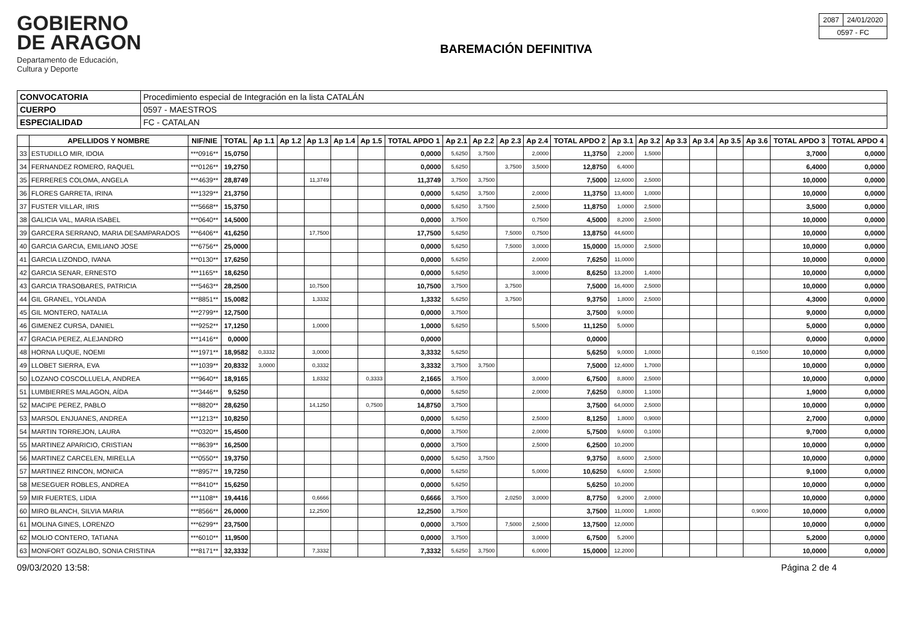GOBIERNO
DE ARAGON
Departamento de Educación,
Cultura y Deporte
BAREMACIÓN DEFINITIVA
| 2087 | 24/01/2020 |
| 0597 - FC | |
| CONVOCATORIA | Procedimiento especial de Integración en la lista CATALÁN |
| CUERPO | 0597 - MAESTROS |
| ESPECIALIDAD | FC - CATALAN |
| | APELLIDOS Y NOMBRE | NIF/NIE | TOTAL | Ap 1.1 | Ap 1.2 | Ap 1.3 | Ap 1.4 | Ap 1.5 | TOTAL APDO 1 | Ap 2.1 | Ap 2.2 | Ap 2.3 | Ap 2.4 | TOTAL APDO 2 | Ap 3.1 | Ap 3.2 | Ap 3.3 | Ap 3.4 | Ap 3.5 | Ap 3.6 | TOTAL APDO 3 | TOTAL APDO 4 |
| --- | --- | --- | --- | --- | --- | --- | --- | --- | --- | --- | --- | --- | --- | --- | --- | --- | --- | --- | --- | --- | --- | --- |
| 33 | ESTUDILLO MIR, IDOIA | ***0916** | 15,0750 | | | | | | 0,0000 | 5,6250 | 3,7500 | | 2,0000 | 11,3750 | 2,2000 | 1,5000 | | | | | 3,7000 | 0,0000 |
| 34 | FERNANDEZ ROMERO, RAQUEL | ***0126** | 19,2750 | | | | | | 0,0000 | 5,6250 | | 3,7500 | 3,5000 | 12,8750 | 6,4000 | | | | | | 6,4000 | 0,0000 |
| 35 | FERRERES COLOMA, ANGELA | ***4639** | 28,8749 | | | 11,3749 | | | 11,3749 | 3,7500 | 3,7500 | | | 7,5000 | 12,6000 | 2,5000 | | | | | 10,0000 | 0,0000 |
| 36 | FLORES GARRETA, IRINA | ***1329** | 21,3750 | | | | | | 0,0000 | 5,6250 | 3,7500 | | 2,0000 | 11,3750 | 13,4000 | 1,0000 | | | | | 10,0000 | 0,0000 |
| 37 | FUSTER VILLAR, IRIS | ***5668** | 15,3750 | | | | | | 0,0000 | 5,6250 | 3,7500 | | 2,5000 | 11,8750 | 1,0000 | 2,5000 | | | | | 3,5000 | 0,0000 |
| 38 | GALICIA VAL, MARIA ISABEL | ***0640** | 14,5000 | | | | | | 0,0000 | 3,7500 | | | 0,7500 | 4,5000 | 8,2000 | 2,5000 | | | | | 10,0000 | 0,0000 |
| 39 | GARCERA SERRANO, MARIA DESAMPARADOS | ***6406** | 41,6250 | | | 17,7500 | | | 17,7500 | 5,6250 | | 7,5000 | 0,7500 | 13,8750 | 44,6000 | | | | | | 10,0000 | 0,0000 |
| 40 | GARCIA GARCIA, EMILIANO JOSE | ***6756** | 25,0000 | | | | | | 0,0000 | 5,6250 | | 7,5000 | 3,0000 | 15,0000 | 15,0000 | 2,5000 | | | | | 10,0000 | 0,0000 |
| 41 | GARCIA LIZONDO, IVANA | ***0130** | 17,6250 | | | | | | 0,0000 | 5,6250 | | | 2,0000 | 7,6250 | 11,0000 | | | | | | 10,0000 | 0,0000 |
| 42 | GARCIA SENAR, ERNESTO | ***1165** | 18,6250 | | | | | | 0,0000 | 5,6250 | | | 3,0000 | 8,6250 | 13,2000 | 1,4000 | | | | | 10,0000 | 0,0000 |
| 43 | GARCIA TRASOBARES, PATRICIA | ***5463** | 28,2500 | | | 10,7500 | | | 10,7500 | 3,7500 | | 3,7500 | | 7,5000 | 16,4000 | 2,5000 | | | | | 10,0000 | 0,0000 |
| 44 | GIL GRANEL, YOLANDA | ***8851** | 15,0082 | | | 1,3332 | | | 1,3332 | 5,6250 | | 3,7500 | | 9,3750 | 1,8000 | 2,5000 | | | | | 4,3000 | 0,0000 |
| 45 | GIL MONTERO, NATALIA | ***2799** | 12,7500 | | | | | | 0,0000 | 3,7500 | | | | 3,7500 | 9,0000 | | | | | | 9,0000 | 0,0000 |
| 46 | GIMENEZ CURSA, DANIEL | ***9252** | 17,1250 | | | 1,0000 | | | 1,0000 | 5,6250 | | | 5,5000 | 11,1250 | 5,0000 | | | | | | 5,0000 | 0,0000 |
| 47 | GRACIA PEREZ, ALEJANDRO | ***1416** | 0,0000 | | | | | | 0,0000 | | | | | 0,0000 | | | | | | | 0,0000 | 0,0000 |
| 48 | HORNA LUQUE, NOEMI | ***1971** | 18,9582 | 0,3332 | | 3,0000 | | | 3,3332 | 5,6250 | | | | 5,6250 | 9,0000 | 1,0000 | | | | 0,1500 | 10,0000 | 0,0000 |
| 49 | LLOBET SIERRA, EVA | ***1039** | 20,8332 | 3,0000 | | 0,3332 | | | 3,3332 | 3,7500 | 3,7500 | | | 7,5000 | 12,4000 | 1,7000 | | | | | 10,0000 | 0,0000 |
| 50 | LOZANO COSCOLLUELA, ANDREA | ***9640** | 18,9165 | | | 1,8332 | | 0,3333 | 2,1665 | 3,7500 | | | 3,0000 | 6,7500 | 8,8000 | 2,5000 | | | | | 10,0000 | 0,0000 |
| 51 | LUMBIERRES MALAGON, AÍDA | ***3446** | 9,5250 | | | | | | 0,0000 | 5,6250 | | | 2,0000 | 7,6250 | 0,8000 | 1,1000 | | | | | 1,9000 | 0,0000 |
| 52 | MACIPE PEREZ, PABLO | ***8820** | 28,6250 | | | 14,1250 | | 0,7500 | 14,8750 | 3,7500 | | | | 3,7500 | 64,0000 | 2,5000 | | | | | 10,0000 | 0,0000 |
| 53 | MARSOL ENJUANES, ANDREA | ***1213** | 10,8250 | | | | | | 0,0000 | 5,6250 | | | 2,5000 | 8,1250 | 1,8000 | 0,9000 | | | | | 2,7000 | 0,0000 |
| 54 | MARTIN TORREJON, LAURA | ***0320** | 15,4500 | | | | | | 0,0000 | 3,7500 | | | 2,0000 | 5,7500 | 9,6000 | 0,1000 | | | | | 9,7000 | 0,0000 |
| 55 | MARTINEZ APARICIO, CRISTIAN | ***8639** | 16,2500 | | | | | | 0,0000 | 3,7500 | | | 2,5000 | 6,2500 | 10,2000 | | | | | | 10,0000 | 0,0000 |
| 56 | MARTINEZ CARCELEN, MIRELLA | ***0550** | 19,3750 | | | | | | 0,0000 | 5,6250 | 3,7500 | | | 9,3750 | 8,6000 | 2,5000 | | | | | 10,0000 | 0,0000 |
| 57 | MARTINEZ RINCON, MONICA | ***8957** | 19,7250 | | | | | | 0,0000 | 5,6250 | | | 5,0000 | 10,6250 | 6,6000 | 2,5000 | | | | | 9,1000 | 0,0000 |
| 58 | MESEGUER ROBLES, ANDREA | ***8410** | 15,6250 | | | | | | 0,0000 | 5,6250 | | | | 5,6250 | 10,2000 | | | | | | 10,0000 | 0,0000 |
| 59 | MIR FUERTES, LIDIA | ***1108** | 19,4416 | | | 0,6666 | | | 0,6666 | 3,7500 | | 2,0250 | 3,0000 | 8,7750 | 9,2000 | 2,0000 | | | | | 10,0000 | 0,0000 |
| 60 | MIRO BLANCH, SILVIA MARIA | ***8566** | 26,0000 | | | 12,2500 | | | 12,2500 | 3,7500 | | | | 3,7500 | 11,0000 | 1,8000 | | | | 0,9000 | 10,0000 | 0,0000 |
| 61 | MOLINA GINES, LORENZO | ***6299** | 23,7500 | | | | | | 0,0000 | 3,7500 | | 7,5000 | 2,5000 | 13,7500 | 12,0000 | | | | | | 10,0000 | 0,0000 |
| 62 | MOLIO CONTERO, TATIANA | ***6010** | 11,9500 | | | | | | 0,0000 | 3,7500 | | | 3,0000 | 6,7500 | 5,2000 | | | | | | 5,2000 | 0,0000 |
| 63 | MONFORT GOZALBO, SONIA CRISTINA | ***8171** | 32,3332 | | | 7,3332 | | | 7,3332 | 5,6250 | 3,7500 | | 6,0000 | 15,0000 | 12,2000 | | | | | | 10,0000 | 0,0000 |
09/03/2020 13:58: Página 2 de 4